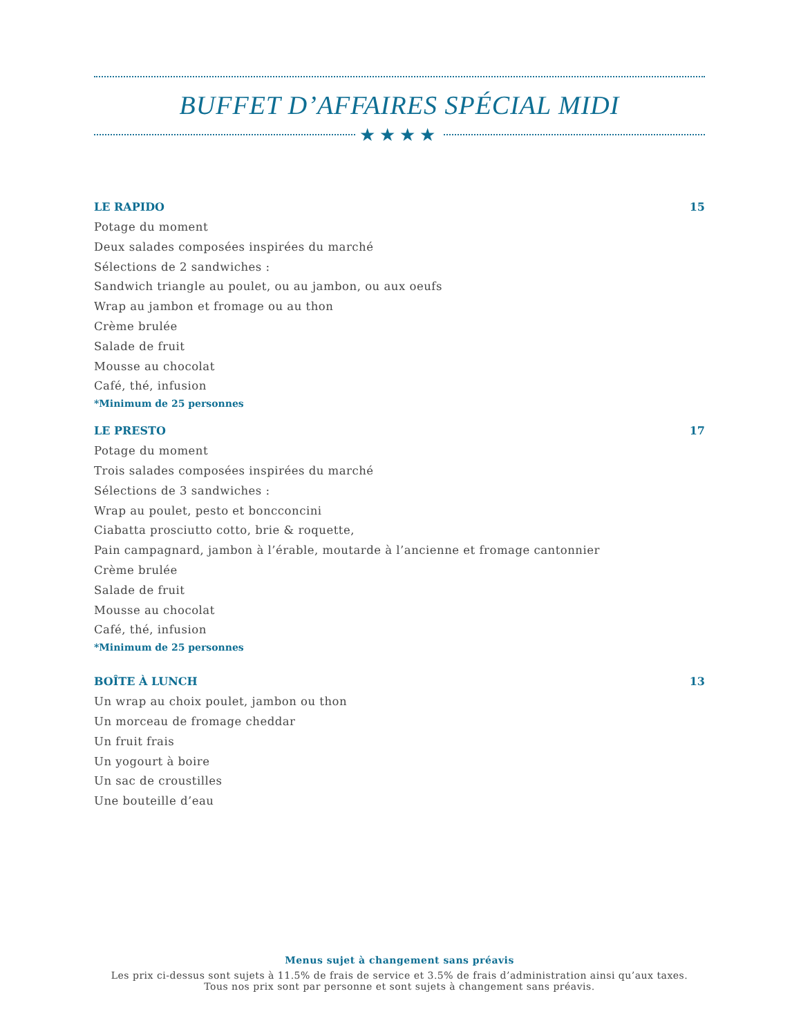BUFFET D’AFFAIRES SPÉCIAL MIDI
★★★★
LE RAPIDO 15
Potage du moment
Deux salades composées inspirées du marché
Sélections de 2 sandwiches :
Sandwich triangle au poulet, ou au jambon, ou aux oeufs
Wrap au jambon et fromage ou au thon
Crème brulée
Salade de fruit
Mousse au chocolat
Café, thé, infusion
*Minimum de 25 personnes
LE PRESTO 17
Potage du moment
Trois salades composées inspirées du marché
Sélections de 3 sandwiches :
Wrap au poulet, pesto et boncconcini
Ciabatta prosciutto cotto, brie & roquette,
Pain campagnard, jambon à l’érable, moutarde à l’ancienne et fromage cantonnier
Crème brulée
Salade de fruit
Mousse au chocolat
Café, thé, infusion
*Minimum de 25 personnes
BOÎTE À LUNCH 13
Un wrap au choix poulet, jambon ou thon
Un morceau de fromage cheddar
Un fruit frais
Un yogourt à boire
Un sac de croustilles
Une bouteille d’eau
Menus sujet à changement sans préavis
Les prix ci-dessus sont sujets à 11.5% de frais de service et 3.5% de frais d’administration ainsi qu’aux taxes.
Tous nos prix sont par personne et sont sujets à changement sans préavis.